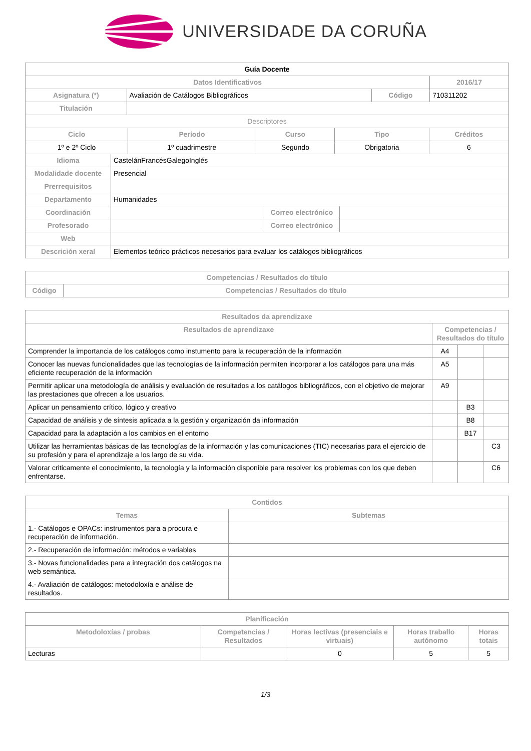UNIVERSIDADE DA CORUÑA
| Guía Docente | | | |
| Datos Identificativos | | | 2016/17 |
| Asignatura (*) | Avaliación de Catálogos Bibliográficos | Código | 710311202 |
| Titulación | | | |
| Descriptores | | | |
| Ciclo | Período | Curso | Tipo | Créditos |
| --- | --- | --- | --- | --- |
| 1º e 2º Ciclo | 1º cuadrimestre | Segundo | Obrigatoria | 6 |
| Idioma | CastelánFrancésGalegoInglés | | |
| Modalidade docente | Presencial | | |
| Prerrequisitos | | | |
| Departamento | Humanidades | | |
| Coordinación | | Correo electrónico | |
| Profesorado | | Correo electrónico | |
| Web | | | |
| Descrición xeral | Elementos teórico prácticos necesarios para evaluar los catálogos bibliográficos | | |
| Competencias / Resultados do título | |
| --- | --- |
| Código | Competencias / Resultados do título |
| Resultados da aprendizaxe | | | |
| --- | --- | --- | --- |
| Resultados de aprendizaxe | Competencias / Resultados do título | | |
| Comprender la importancia de los catálogos como instumento para la recuperación de la información | A4 | | |
| Conocer las nuevas funcionalidades que las tecnologías de la información permiten incorporar a los catálogos para una más eficiente recuperación de la información | A5 | | |
| Permitir aplicar una metodología de análisis y evaluación de resultados a los catálogos bibliográficos, con el objetivo de mejorar las prestaciones que ofrecen a los usuarios. | A9 | | |
| Aplicar un pensamiento crítico, lógico y creativo | | B3 | |
| Capacidad de análisis y de síntesis aplicada a la gestión y organización da información | | B8 | |
| Capacidad para la adaptación a los cambios en el entorno | | B17 | |
| Utilizar las herramientas básicas de las tecnologías de la información y las comunicaciones (TIC) necesarias para el ejercicio de su profesión y para el aprendizaje a los largo de su vida. | | | C3 |
| Valorar criticamente el conocimiento, la tecnología y la información disponible para resolver los problemas con los que deben enfrentarse. | | | C6 |
| Contidos | |
| --- | --- |
| Temas | Subtemas |
| 1.- Catálogos e OPACs: instrumentos para a procura e recuperación de información. | |
| 2.- Recuperación de información: métodos e variables | |
| 3.- Novas funcionalidades para a integración dos catálogos na web semántica. | |
| 4.- Avaliación de catálogos: metodoloxía e análise de resultados. | |
| Planificación | | | | |
| --- | --- | --- | --- | --- |
| Metodoloxías / probas | Competencias / Resultados | Horas lectivas (presenciais e virtuais) | Horas traballo autónomo | Horas totais |
| Lecturas | | 0 | 5 | 5 |
1/3